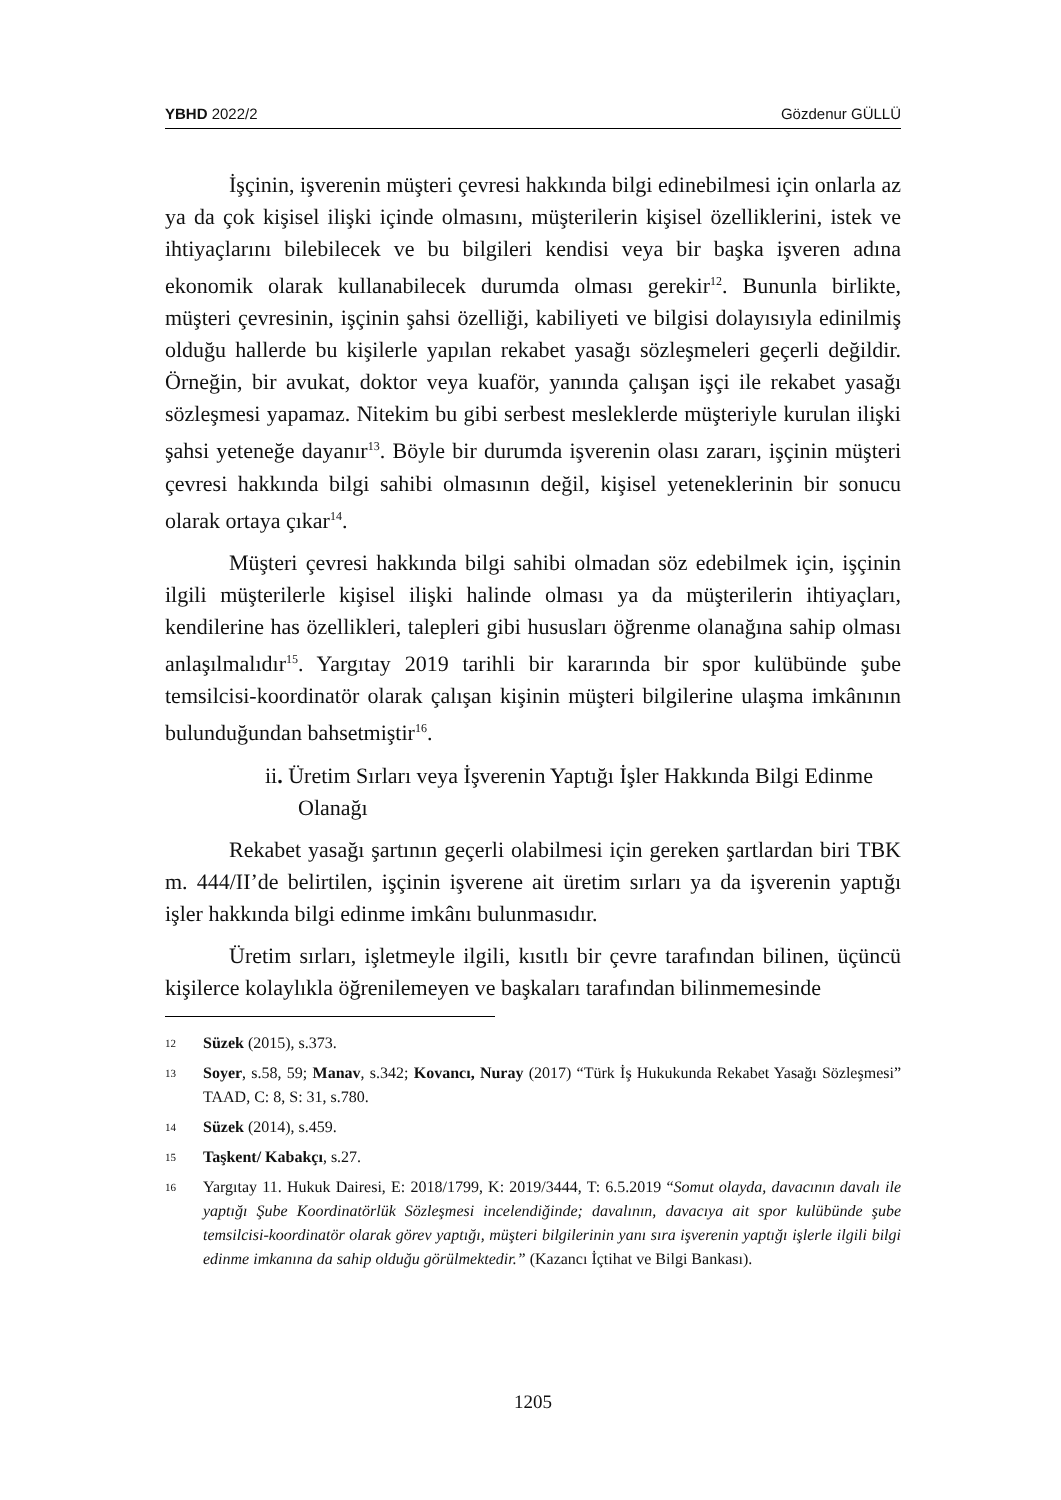YBHD 2022/2 Gözdenur GÜLLÜ
İşçinin, işverenin müşteri çevresi hakkında bilgi edinebilmesi için onlarla az ya da çok kişisel ilişki içinde olmasını, müşterilerin kişisel özelliklerini, istek ve ihtiyaçlarını bilebilecek ve bu bilgileri kendisi veya bir başka işveren adına ekonomik olarak kullanabilecek durumda olması gerekir<sup>12</sup>. Bununla birlikte, müşteri çevresinin, işçinin şahsi özelliği, kabiliyeti ve bilgisi dolayısıyla edinilmiş olduğu hallerde bu kişilerle yapılan rekabet yasağı sözleşmeleri geçerli değildir. Örneğin, bir avukat, doktor veya kuaför, yanında çalışan işçi ile rekabet yasağı sözleşmesi yapamaz. Nitekim bu gibi serbest mesleklerde müşteriyle kurulan ilişki şahsi yeteneğe dayanır<sup>13</sup>. Böyle bir durumda işverenin olası zararı, işçinin müşteri çevresi hakkında bilgi sahibi olmasının değil, kişisel yeteneklerinin bir sonucu olarak ortaya çıkar<sup>14</sup>.
Müşteri çevresi hakkında bilgi sahibi olmadan söz edebilmek için, işçinin ilgili müşterilerle kişisel ilişki halinde olması ya da müşterilerin ihtiyaçları, kendilerine has özellikleri, talepleri gibi hususları öğrenme olanağına sahip olması anlaşılmalıdır<sup>15</sup>. Yargıtay 2019 tarihli bir kararında bir spor kulübünde şube temsilcisi-koordinatör olarak çalışan kişinin müşteri bilgilerine ulaşma imkânının bulunduğundan bahsetmiştir<sup>16</sup>.
ii. Üretim Sırları veya İşverenin Yaptığı İşler Hakkında Bilgi Edinme Olanağı
Rekabet yasağı şartının geçerli olabilmesi için gereken şartlardan biri TBK m. 444/II’de belirtilen, işçinin işverene ait üretim sırları ya da işverenin yaptığı işler hakkında bilgi edinme imkânı bulunmasıdır.
Üretim sırları, işletmeyle ilgili, kısıtlı bir çevre tarafından bilinen, üçüncü kişilerce kolaylıkla öğrenilemeyen ve başkaları tarafından bilinmemesinde
12 Süzek (2015), s.373.
13 Soyer, s.58, 59; Manav, s.342; Kovancı, Nuray (2017) “Türk İş Hukukunda Rekabet Yasağı Sözleşmesi” TAAD, C: 8, S: 31, s.780.
14 Süzek (2014), s.459.
15 Taşkent/ Kabakçı, s.27.
16 Yargıtay 11. Hukuk Dairesi, E: 2018/1799, K: 2019/3444, T: 6.5.2019 “Somut olayda, davacının davalı ile yaptığı Şube Koordinatörlük Sözleşmesi incelendiğinde; davalının, davacıya ait spor kulübünde şube temsilcisi-koordinatör olarak görev yaptığı, müşteri bilgilerinin yanı sıra işverenin yaptığı işlerle ilgili bilgi edinme imkanına da sahip olduğu görülmektedir.” (Kazancı İçtihat ve Bilgi Bankası).
1205